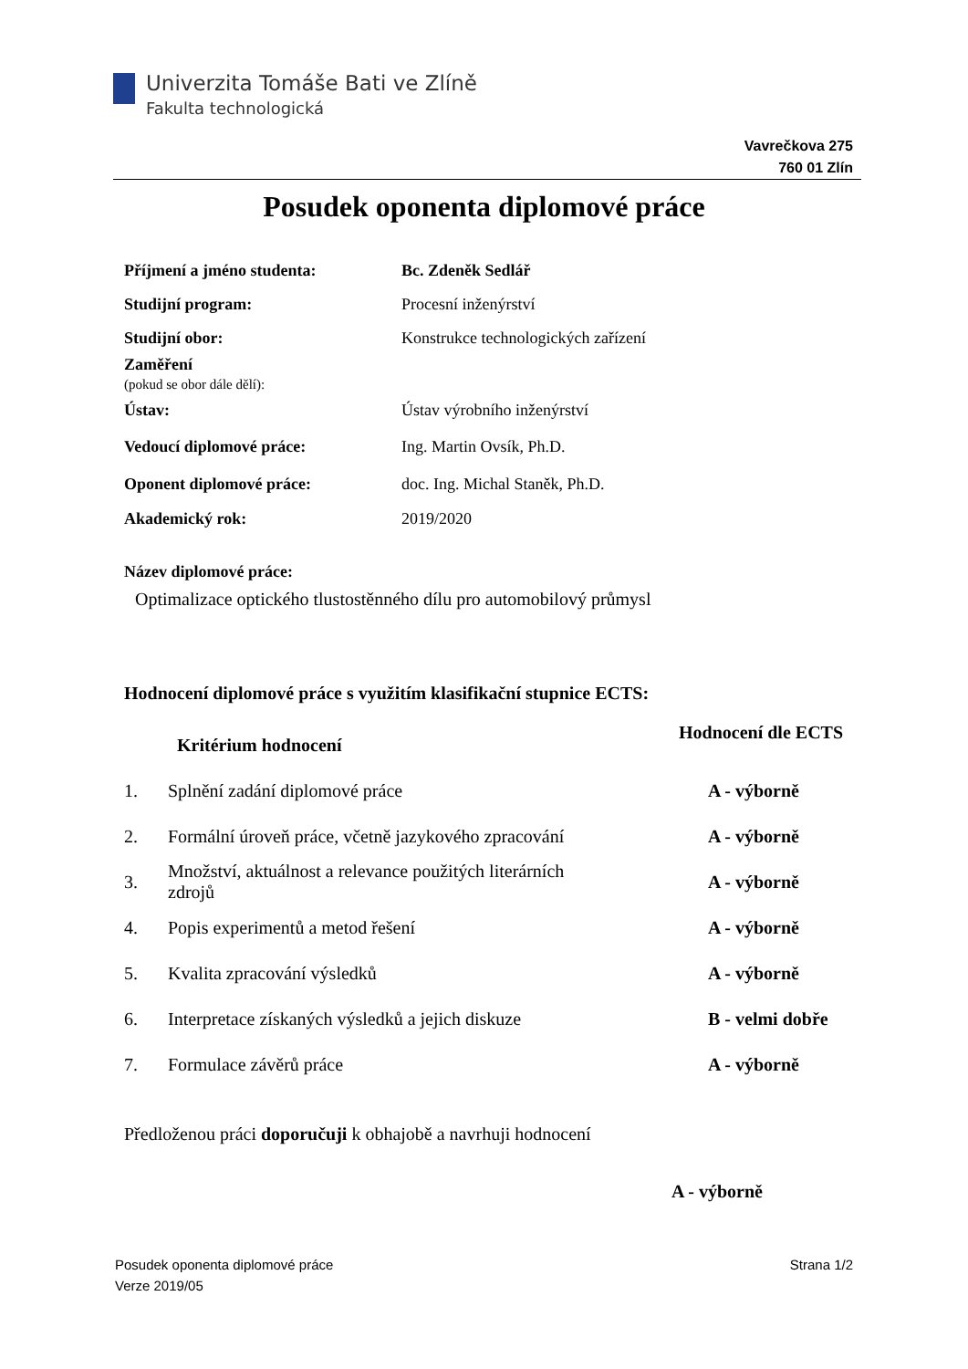Univerzita Tomáše Bati ve Zlíně
Fakulta technologická
Vavrečkova 275
760 01 Zlín
Posudek oponenta diplomové práce
| Příjmení a jméno studenta: | Bc. Zdeněk Sedlář |
| Studijní program: | Procesní inženýrství |
| Studijní obor: | Konstrukce technologických zařízení |
| Zaměření (pokud se obor dále dělí): | |
| Ústav: | Ústav výrobního inženýrství |
| Vedoucí diplomové práce: | Ing. Martin Ovsík, Ph.D. |
| Oponent diplomové práce: | doc. Ing. Michal Staněk, Ph.D. |
| Akademický rok: | 2019/2020 |
Název diplomové práce:
Optimalizace optického tlustostěnného dílu pro automobilový průmysl
Hodnocení diplomové práce s využitím klasifikační stupnice ECTS:
| | Kritérium hodnocení | Hodnocení dle ECTS |
| --- | --- | --- |
| 1. | Splnění zadání diplomové práce | A - výborně |
| 2. | Formální úroveň práce, včetně jazykového zpracování | A - výborně |
| 3. | Množství, aktuálnost a relevance použitých literárních zdrojů | A - výborně |
| 4. | Popis experimentů a metod řešení | A - výborně |
| 5. | Kvalita zpracování výsledků | A - výborně |
| 6. | Interpretace získaných výsledků a jejich diskuze | B - velmi dobře |
| 7. | Formulace závěrů práce | A - výborně |
Předloženou práci doporučuji k obhajobě a navrhuji hodnocení
A - výborně
Posudek oponenta diplomové práce
Verze 2019/05
Strana 1/2